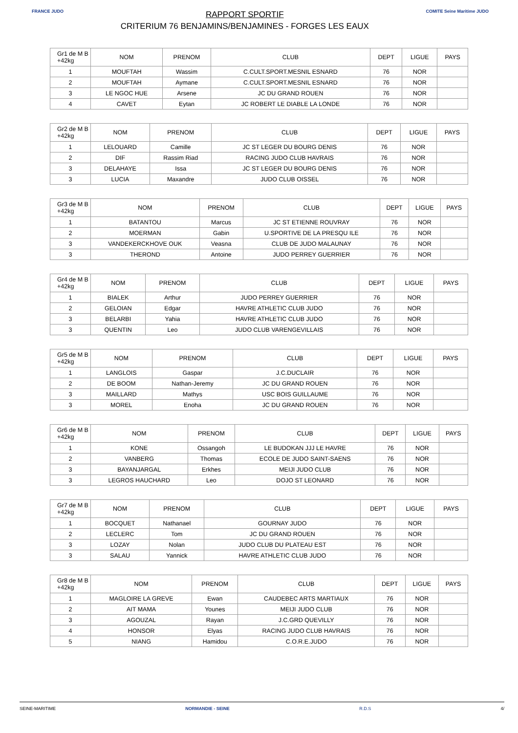FRANCE JUDO
RAPPORT SPORTIF
CRITERIUM 76 BENJAMINS/BENJAMINES - FORGES LES EAUX
COMITE Seine Maritime JUDO
| Gr1 de M B +42kg | NOM | PRENOM | CLUB | DEPT | LIGUE | PAYS |
| --- | --- | --- | --- | --- | --- | --- |
| 1 | MOUFTAH | Wassim | C.CULT.SPORT.MESNIL ESNARD | 76 | NOR | |
| 2 | MOUFTAH | Aymane | C.CULT.SPORT.MESNIL ESNARD | 76 | NOR | |
| 3 | LE NGOC HUE | Arsene | JC DU GRAND ROUEN | 76 | NOR | |
| 4 | CAVET | Eytan | JC ROBERT LE DIABLE LA LONDE | 76 | NOR | |
| Gr2 de M B +42kg | NOM | PRENOM | CLUB | DEPT | LIGUE | PAYS |
| --- | --- | --- | --- | --- | --- | --- |
| 1 | LELOUARD | Camille | JC ST LEGER DU BOURG DENIS | 76 | NOR | |
| 2 | DIF | Rassim Riad | RACING JUDO CLUB HAVRAIS | 76 | NOR | |
| 3 | DELAHAYE | Issa | JC ST LEGER DU BOURG DENIS | 76 | NOR | |
| 3 | LUCIA | Maxandre | JUDO CLUB OISSEL | 76 | NOR | |
| Gr3 de M B +42kg | NOM | PRENOM | CLUB | DEPT | LIGUE | PAYS |
| --- | --- | --- | --- | --- | --- | --- |
| 1 | BATANTOU | Marcus | JC ST ETIENNE ROUVRAY | 76 | NOR | |
| 2 | MOERMAN | Gabin | U.SPORTIVE DE LA PRESQU ILE | 76 | NOR | |
| 3 | VANDEKERCKHOVE OUK | Veasna | CLUB DE JUDO MALAUNAY | 76 | NOR | |
| 3 | THEROND | Antoine | JUDO PERREY GUERRIER | 76 | NOR | |
| Gr4 de M B +42kg | NOM | PRENOM | CLUB | DEPT | LIGUE | PAYS |
| --- | --- | --- | --- | --- | --- | --- |
| 1 | BIALEK | Arthur | JUDO PERREY GUERRIER | 76 | NOR | |
| 2 | GELOIAN | Edgar | HAVRE ATHLETIC CLUB JUDO | 76 | NOR | |
| 3 | BELARBI | Yahia | HAVRE ATHLETIC CLUB JUDO | 76 | NOR | |
| 3 | QUENTIN | Leo | JUDO CLUB VARENGEVILLAIS | 76 | NOR | |
| Gr5 de M B +42kg | NOM | PRENOM | CLUB | DEPT | LIGUE | PAYS |
| --- | --- | --- | --- | --- | --- | --- |
| 1 | LANGLOIS | Gaspar | J.C.DUCLAIR | 76 | NOR | |
| 2 | DE BOOM | Nathan-Jeremy | JC DU GRAND ROUEN | 76 | NOR | |
| 3 | MAILLARD | Mathys | USC BOIS GUILLAUME | 76 | NOR | |
| 3 | MOREL | Enoha | JC DU GRAND ROUEN | 76 | NOR | |
| Gr6 de M B +42kg | NOM | PRENOM | CLUB | DEPT | LIGUE | PAYS |
| --- | --- | --- | --- | --- | --- | --- |
| 1 | KONE | Ossangoh | LE BUDOKAN JJJ LE HAVRE | 76 | NOR | |
| 2 | VANBERG | Thomas | ECOLE DE JUDO SAINT-SAENS | 76 | NOR | |
| 3 | BAYANJARGAL | Erkhes | MEIJI JUDO CLUB | 76 | NOR | |
| 3 | LEGROS HAUCHARD | Leo | DOJO ST LEONARD | 76 | NOR | |
| Gr7 de M B +42kg | NOM | PRENOM | CLUB | DEPT | LIGUE | PAYS |
| --- | --- | --- | --- | --- | --- | --- |
| 1 | BOCQUET | Nathanael | GOURNAY JUDO | 76 | NOR | |
| 2 | LECLERC | Tom | JC DU GRAND ROUEN | 76 | NOR | |
| 3 | LOZAY | Nolan | JUDO CLUB DU PLATEAU EST | 76 | NOR | |
| 3 | SALAU | Yannick | HAVRE ATHLETIC CLUB JUDO | 76 | NOR | |
| Gr8 de M B +42kg | NOM | PRENOM | CLUB | DEPT | LIGUE | PAYS |
| --- | --- | --- | --- | --- | --- | --- |
| 1 | MAGLOIRE LA GREVE | Ewan | CAUDEBEC ARTS MARTIAUX | 76 | NOR | |
| 2 | AIT MAMA | Younes | MEIJI JUDO CLUB | 76 | NOR | |
| 3 | AGOUZAL | Rayan | J.C.GRD QUEVILLY | 76 | NOR | |
| 4 | HONSOR | Elyas | RACING JUDO CLUB HAVRAIS | 76 | NOR | |
| 5 | NIANG | Hamidou | C.O.R.E.JUDO | 76 | NOR | |
SEINE-MARITIME NORMANDIE - SEINE R.D.S 4/